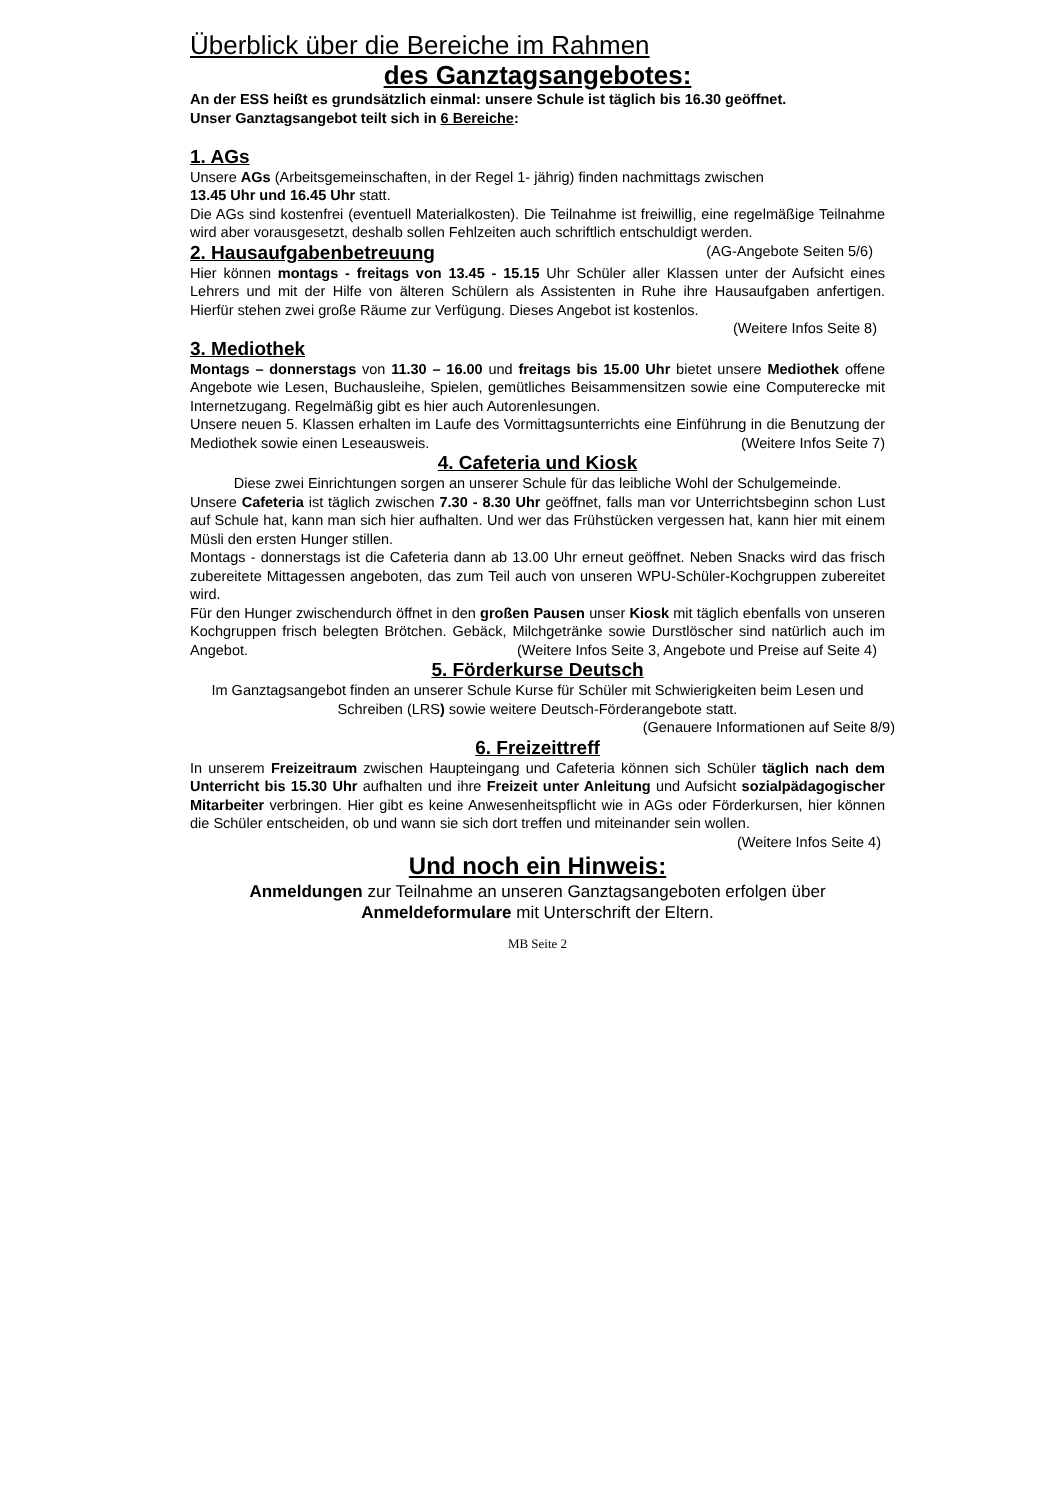Überblick über die Bereiche im Rahmen
des Ganztagsangebotes:
An der ESS heißt es grundsätzlich einmal: unsere Schule ist täglich bis 16.30 geöffnet.
Unser Ganztagsangebot teilt sich in 6 Bereiche:
1. AGs
Unsere AGs (Arbeitsgemeinschaften, in der Regel 1- jährig) finden nachmittags zwischen
13.45 Uhr und 16.45 Uhr statt.
Die AGs sind kostenfrei (eventuell Materialkosten). Die Teilnahme ist freiwillig, eine regelmäßige Teilnahme wird aber vorausgesetzt, deshalb sollen Fehlzeiten auch schriftlich entschuldigt werden. (AG-Angebote Seiten 5/6)
2. Hausaufgabenbetreuung
Hier können montags - freitags von 13.45 - 15.15 Uhr Schüler aller Klassen unter der Aufsicht eines Lehrers und mit der Hilfe von älteren Schülern als Assistenten in Ruhe ihre Hausaufgaben anfertigen. Hierfür stehen zwei große Räume zur Verfügung. Dieses Angebot ist kostenlos.
(Weitere Infos Seite 8)
3. Mediothek
Montags – donnerstags von 11.30 – 16.00 und freitags bis 15.00 Uhr bietet unsere Mediothek offene Angebote wie Lesen, Buchausleihe, Spielen, gemütliches Beisammensitzen sowie eine Computerecke mit Internetzugang. Regelmäßig gibt es hier auch Autorenlesungen.
Unsere neuen 5. Klassen erhalten im Laufe des Vormittagsunterrichts eine Einführung in die Benutzung der Mediothek sowie einen Leseausweis. (Weitere Infos Seite 7)
4. Cafeteria und Kiosk
Diese zwei Einrichtungen sorgen an unserer Schule für das leibliche Wohl der Schulgemeinde.
Unsere Cafeteria ist täglich zwischen 7.30 - 8.30 Uhr geöffnet, falls man vor Unterrichtsbeginn schon Lust auf Schule hat, kann man sich hier aufhalten. Und wer das Frühstücken vergessen hat, kann hier mit einem Müsli den ersten Hunger stillen.
Montags - donnerstags ist die Cafeteria dann ab 13.00 Uhr erneut geöffnet. Neben Snacks wird das frisch zubereitete Mittagessen angeboten, das zum Teil auch von unseren WPU-Schüler-Kochgruppen zubereitet wird.
Für den Hunger zwischendurch öffnet in den großen Pausen unser Kiosk mit täglich ebenfalls von unseren Kochgruppen frisch belegten Brötchen. Gebäck, Milchgetränke sowie Durstlöscher sind natürlich auch im Angebot. (Weitere Infos Seite 3, Angebote und Preise auf Seite 4)
5. Förderkurse Deutsch
Im Ganztagsangebot finden an unserer Schule Kurse für Schüler mit Schwierigkeiten beim Lesen und Schreiben (LRS) sowie weitere Deutsch-Förderangebote statt.
(Genauere Informationen auf Seite 8/9)
6. Freizeittreff
In unserem Freizeitraum zwischen Haupteingang und Cafeteria können sich Schüler täglich nach dem Unterricht bis 15.30 Uhr aufhalten und ihre Freizeit unter Anleitung und Aufsicht sozialpädagogischer Mitarbeiter verbringen. Hier gibt es keine Anwesenheitspflicht wie in AGs oder Förderkursen, hier können die Schüler entscheiden, ob und wann sie sich dort treffen und miteinander sein wollen. (Weitere Infos Seite 4)
Und noch ein Hinweis:
Anmeldungen zur Teilnahme an unseren Ganztagsangeboten erfolgen über
Anmeldeformulare mit Unterschrift der Eltern.
MB Seite 2